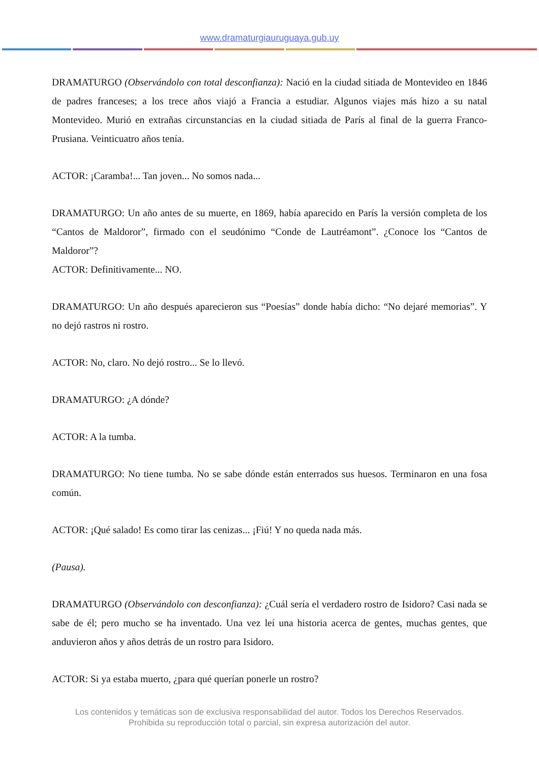www.dramaturgiauruguaya.gub.uy
DRAMATURGO (Observándolo con total desconfianza): Nació en la ciudad sitiada de Montevideo en 1846 de padres franceses; a los trece años viajó a Francia a estudiar. Algunos viajes más hizo a su natal Montevideo. Murió en extrañas circunstancias en la ciudad sitiada de París al final de la guerra Franco-Prusiana. Veinticuatro años tenía.
ACTOR: ¡Caramba!... Tan joven... No somos nada...
DRAMATURGO: Un año antes de su muerte, en 1869, había aparecido en París la versión completa de los “Cantos de Maldoror”, firmado con el seudónimo “Conde de Lautréamont”. ¿Conoce los “Cantos de Maldoror”?
ACTOR: Definitivamente... NO.
DRAMATURGO: Un año después aparecieron sus “Poesías” donde había dicho: “No dejaré memorias”. Y no dejó rastros ni rostro.
ACTOR: No, claro. No dejó rostro... Se lo llevó.
DRAMATURGO: ¿A dónde?
ACTOR: A la tumba.
DRAMATURGO: No tiene tumba. No se sabe dónde están enterrados sus huesos. Terminaron en una fosa común.
ACTOR: ¡Qué salado! Es como tirar las cenizas... ¡Fiú! Y no queda nada más.
(Pausa).
DRAMATURGO (Observándolo con desconfianza): ¿Cuál sería el verdadero rostro de Isidoro? Casi nada se sabe de él; pero mucho se ha inventado. Una vez leí una historia acerca de gentes, muchas gentes, que anduvieron años y años detrás de un rostro para Isidoro.
ACTOR: Si ya estaba muerto, ¿para qué querían ponerle un rostro?
Los contenidos y temáticas son de exclusiva responsabilidad del autor. Todos los Derechos Reservados.
Prohibida su reproducción total o parcial, sin expresa autorización del autor.